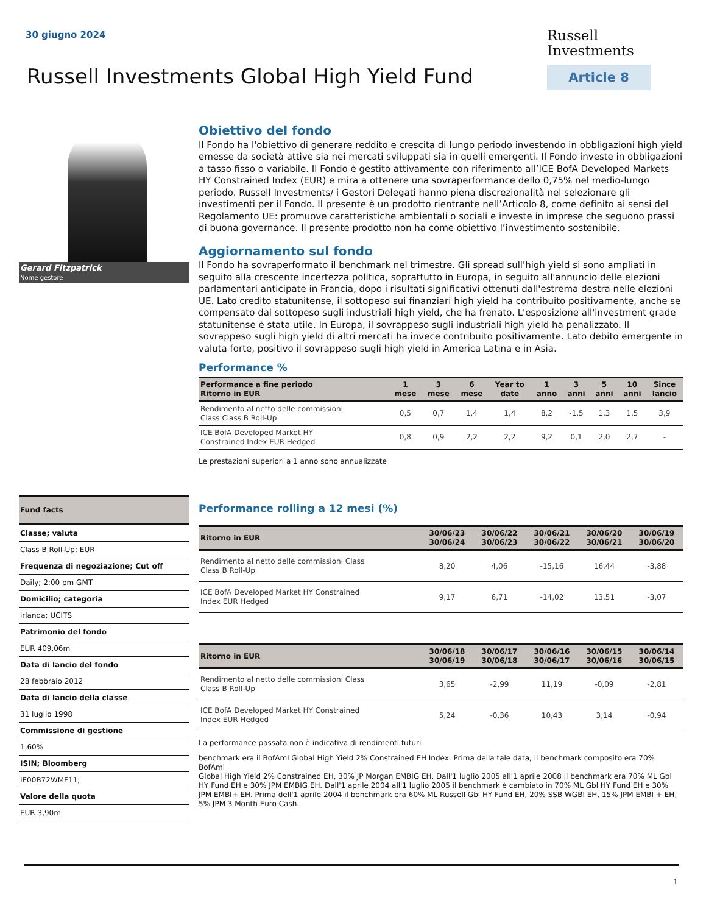30 giugno 2024
Russell
Investments
Article 8
Russell Investments Global High Yield Fund
Gerard Fitzpatrick
Nome gestore
Fund facts
Classe; valuta
Class B Roll-Up; EUR
Frequenza di negoziazione; Cut off
Daily; 2:00 pm GMT
Domicilio; categoria
irlanda; UCITS
Patrimonio del fondo
EUR 409,06m
Data di lancio del fondo
28 febbraio 2012
Data di lancio della classe
31 luglio 1998
Commissione di gestione
1,60%
ISIN; Bloomberg
IE00B72WMF11;
Valore della quota
EUR 3,90m
Obiettivo del fondo
Il Fondo ha l'obiettivo di generare reddito e crescita di lungo periodo investendo in obbligazioni high yield emesse da società attive sia nei mercati sviluppati sia in quelli emergenti. Il Fondo investe in obbligazioni a tasso fisso o variabile. Il Fondo è gestito attivamente con riferimento all’ICE BofA Developed Markets HY Constrained Index (EUR) e mira a ottenere una sovraperformance dello 0,75% nel medio-lungo periodo. Russell Investments/ i Gestori Delegati hanno piena discrezionalità nel selezionare gli investimenti per il Fondo. Il presente è un prodotto rientrante nell’Articolo 8, come definito ai sensi del Regolamento UE: promuove caratteristiche ambientali o sociali e investe in imprese che seguono prassi di buona governance. Il presente prodotto non ha come obiettivo l’investimento sostenibile.
Aggiornamento sul fondo
Il Fondo ha sovraperformato il benchmark nel trimestre. Gli spread sull'high yield si sono ampliati in seguito alla crescente incertezza politica, soprattutto in Europa, in seguito all'annuncio delle elezioni parlamentari anticipate in Francia, dopo i risultati significativi ottenuti dall'estrema destra nelle elezioni UE. Lato credito statunitense, il sottopeso sui finanziari high yield ha contribuito positivamente, anche se compensato dal sottopeso sugli industriali high yield, che ha frenato. L'esposizione all'investment grade statunitense è stata utile. In Europa, il sovrappeso sugli industriali high yield ha penalizzato. Il sovrappeso sugli high yield di altri mercati ha invece contribuito positivamente. Lato debito emergente in valuta forte, positivo il sovrappeso sugli high yield in America Latina e in Asia.
Performance %
| Performance a fine periodo Ritorno in EUR | 1 mese | 3 mese | 6 mese | Year to date | 1 anno | 3 anni | 5 anni | 10 anni | Since lancio |
| --- | --- | --- | --- | --- | --- | --- | --- | --- | --- |
| Rendimento al netto delle commissioni Class Class B Roll-Up | 0,5 | 0,7 | 1,4 | 1,4 | 8,2 | -1,5 | 1,3 | 1,5 | 3,9 |
| ICE BofA Developed Market HY Constrained Index EUR Hedged | 0,8 | 0,9 | 2,2 | 2,2 | 9,2 | 0,1 | 2,0 | 2,7 | - |
Le prestazioni superiori a 1 anno sono annualizzate
Performance rolling a 12 mesi (%)
| Ritorno in EUR | 30/06/23 30/06/24 | 30/06/22 30/06/23 | 30/06/21 30/06/22 | 30/06/20 30/06/21 | 30/06/19 30/06/20 |
| --- | --- | --- | --- | --- | --- |
| Rendimento al netto delle commissioni Class Class B Roll-Up | 8,20 | 4,06 | -15,16 | 16,44 | -3,88 |
| ICE BofA Developed Market HY Constrained Index EUR Hedged | 9,17 | 6,71 | -14,02 | 13,51 | -3,07 |
| Ritorno in EUR | 30/06/18 30/06/19 | 30/06/17 30/06/18 | 30/06/16 30/06/17 | 30/06/15 30/06/16 | 30/06/14 30/06/15 |
| --- | --- | --- | --- | --- | --- |
| Rendimento al netto delle commissioni Class Class B Roll-Up | 3,65 | -2,99 | 11,19 | -0,09 | -2,81 |
| ICE BofA Developed Market HY Constrained Index EUR Hedged | 5,24 | -0,36 | 10,43 | 3,14 | -0,94 |
La performance passata non è indicativa di rendimenti futuri
benchmark era il BofAml Global High Yield 2% Constrained EH Index. Prima della tale data, il benchmark composito era 70% BofAml
Global High Yield 2% Constrained EH, 30% JP Morgan EMBIG EH. Dall'1 luglio 2005 all'1 aprile 2008 il benchmark era 70% ML Gbl HY Fund EH e 30% JPM EMBIG EH. Dall'1 aprile 2004 all'1 luglio 2005 il benchmark è cambiato in 70% ML Gbl HY Fund EH e 30% JPM EMBI+ EH. Prima dell'1 aprile 2004 il benchmark era 60% ML Russell Gbl HY Fund EH, 20% SSB WGBI EH, 15% JPM EMBI + EH, 5% JPM 3 Month Euro Cash.
1